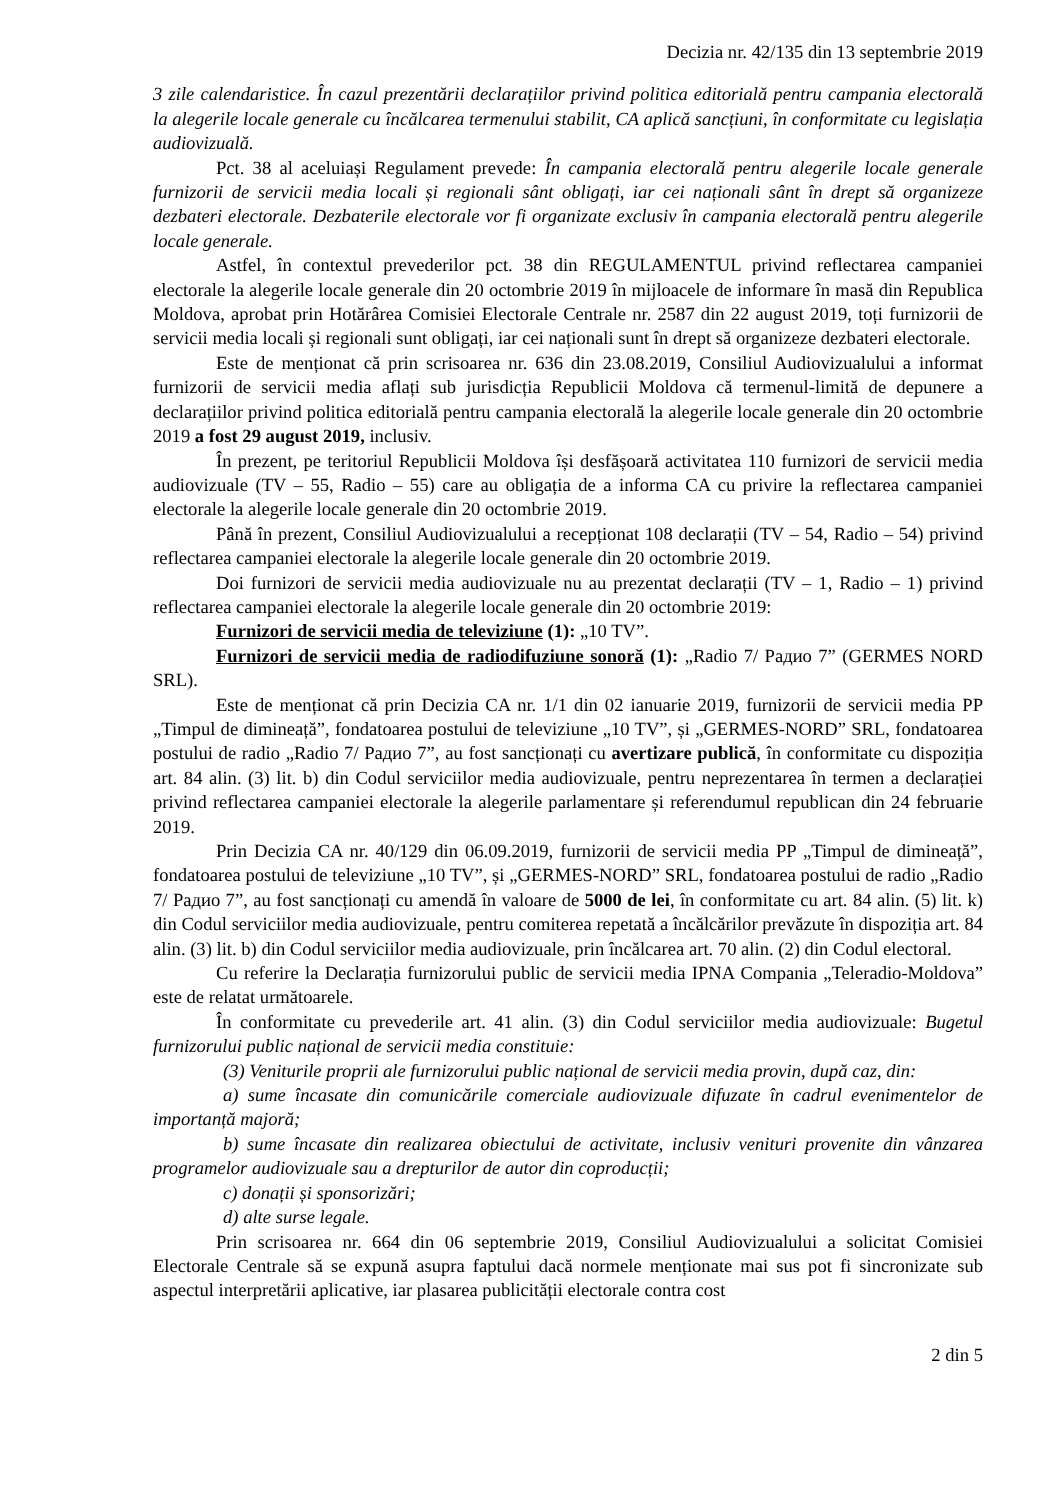Decizia nr. 42/135 din 13 septembrie 2019
3 zile calendaristice. În cazul prezentării declarațiilor privind politica editorială pentru campania electorală la alegerile locale generale cu încălcarea termenului stabilit, CA aplică sancțiuni, în conformitate cu legislația audiovizuală.
Pct. 38 al aceluiași Regulament prevede: În campania electorală pentru alegerile locale generale furnizorii de servicii media locali și regionali sânt obligați, iar cei naționali sânt în drept să organizeze dezbateri electorale. Dezbaterile electorale vor fi organizate exclusiv în campania electorală pentru alegerile locale generale.
Astfel, în contextul prevederilor pct. 38 din REGULAMENTUL privind reflectarea campaniei electorale la alegerile locale generale din 20 octombrie 2019 în mijloacele de informare în masă din Republica Moldova, aprobat prin Hotărârea Comisiei Electorale Centrale nr. 2587 din 22 august 2019, toți furnizorii de servicii media locali și regionali sunt obligați, iar cei naționali sunt în drept să organizeze dezbateri electorale.
Este de menționat că prin scrisoarea nr. 636 din 23.08.2019, Consiliul Audiovizualului a informat furnizorii de servicii media aflați sub jurisdicția Republicii Moldova că termenul-limită de depunere a declarațiilor privind politica editorială pentru campania electorală la alegerile locale generale din 20 octombrie 2019 a fost 29 august 2019, inclusiv.
În prezent, pe teritoriul Republicii Moldova își desfășoară activitatea 110 furnizori de servicii media audiovizuale (TV – 55, Radio – 55) care au obligația de a informa CA cu privire la reflectarea campaniei electorale la alegerile locale generale din 20 octombrie 2019.
Până în prezent, Consiliul Audiovizualului a recepționat 108 declarații (TV – 54, Radio – 54) privind reflectarea campaniei electorale la alegerile locale generale din 20 octombrie 2019.
Doi furnizori de servicii media audiovizuale nu au prezentat declarații (TV – 1, Radio – 1) privind reflectarea campaniei electorale la alegerile locale generale din 20 octombrie 2019:
Furnizori de servicii media de televiziune (1): „10 TV”.
Furnizori de servicii media de radiodifuziune sonoră (1): „Radio 7/ Радио 7” (GERMES NORD SRL).
Este de menționat că prin Decizia CA nr. 1/1 din 02 ianuarie 2019, furnizorii de servicii media PP „Timpul de dimineață”, fondatoarea postului de televiziune „10 TV”, și „GERMES-NORD” SRL, fondatoarea postului de radio „Radio 7/ Радио 7”, au fost sancționați cu avertizare publică, în conformitate cu dispoziția art. 84 alin. (3) lit. b) din Codul serviciilor media audiovizuale, pentru neprezentarea în termen a declarației privind reflectarea campaniei electorale la alegerile parlamentare și referendumul republican din 24 februarie 2019.
Prin Decizia CA nr. 40/129 din 06.09.2019, furnizorii de servicii media PP „Timpul de dimineață”, fondatoarea postului de televiziune „10 TV”, și „GERMES-NORD” SRL, fondatoarea postului de radio „Radio 7/ Радио 7”, au fost sancționați cu amendă în valoare de 5000 de lei, în conformitate cu art. 84 alin. (5) lit. k) din Codul serviciilor media audiovizuale, pentru comiterea repetată a încălcărilor prevăzute în dispoziția art. 84 alin. (3) lit. b) din Codul serviciilor media audiovizuale, prin încălcarea art. 70 alin. (2) din Codul electoral.
Cu referire la Declarația furnizorului public de servicii media IPNA Compania „Teleradio-Moldova” este de relatat următoarele.
În conformitate cu prevederile art. 41 alin. (3) din Codul serviciilor media audiovizuale: Bugetul furnizorului public național de servicii media constituie:
(3) Veniturile proprii ale furnizorului public național de servicii media provin, după caz, din:
a) sume încasate din comunicările comerciale audiovizuale difuzate în cadrul evenimentelor de importanță majoră;
b) sume încasate din realizarea obiectului de activitate, inclusiv venituri provenite din vânzarea programelor audiovizuale sau a drepturilor de autor din coproducții;
c) donații și sponsorizări;
d) alte surse legale.
Prin scrisoarea nr. 664 din 06 septembrie 2019, Consiliul Audiovizualului a solicitat Comisiei Electorale Centrale să se expună asupra faptului dacă normele menționate mai sus pot fi sincronizate sub aspectul interpretării aplicative, iar plasarea publicității electorale contra cost
2 din 5